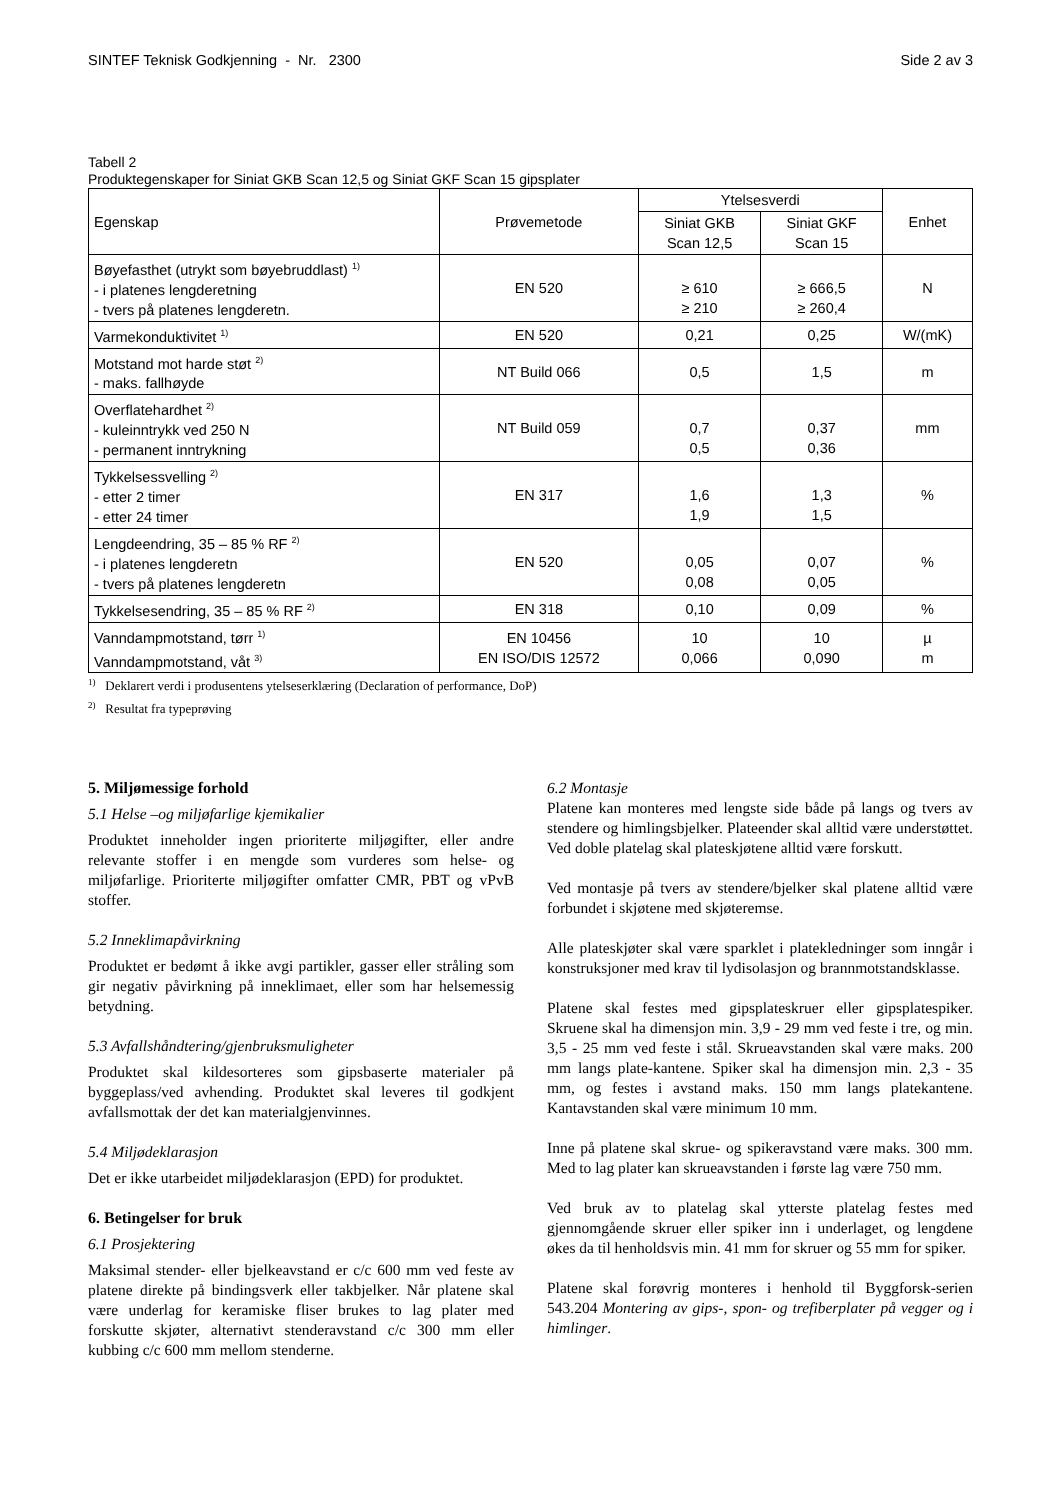SINTEF Teknisk Godkjenning - Nr. 2300 Side 2 av 3
Tabell 2
Produktegenskaper for Siniat GKB Scan 12,5 og Siniat GKF Scan 15 gipsplater
| Egenskap | Prøvemetode | Ytelsesverdi | | Enhet |
| --- | --- | --- | --- | --- |
| | | Siniat GKB Scan 12,5 | Siniat GKF Scan 15 | |
| Bøyefasthet (utrykt som bøyebruddlast) <sup>1)</sup> - i platenes lengderetning - tvers på platenes lengderetn. | EN 520 | ≥ 610 ≥ 210 | ≥ 666,5 ≥ 260,4 | N |
| Varmekonduktivitet <sup>1)</sup> | EN 520 | 0,21 | 0,25 | W/(mK) |
| Motstand mot harde støt <sup>2)</sup> - maks. fallhøyde | NT Build 066 | 0,5 | 1,5 | m |
| Overflatehardhet <sup>2)</sup> - kuleinntrykk ved 250 N - permanent inntrykning | NT Build 059 | 0,7 0,5 | 0,37 0,36 | mm |
| Tykkelsessvelling <sup>2)</sup> - etter 2 timer - etter 24 timer | EN 317 | 1,6 1,9 | 1,3 1,5 | % |
| Lengdeendring, 35 – 85 % RF <sup>2)</sup> - i platenes lengderetn - tvers på platenes lengderetn | EN 520 | 0,05 0,08 | 0,07 0,05 | % |
| Tykkelsesendring, 35 – 85 % RF <sup>2)</sup> | EN 318 | 0,10 | 0,09 | % |
| Vanndampmotstand, tørr <sup>1)</sup> Vanndampmotstand, våt <sup>3)</sup> | EN 10456 EN ISO/DIS 12572 | 10 0,066 | 10 0,090 | µ m |
<sup>1)</sup> Deklarert verdi i produsentens ytelseserklæring (Declaration of performance, DoP)
<sup>2)</sup> Resultat fra typeprøving
5. Miljømessige forhold
5.1 Helse –og miljøfarlige kjemikalier
Produktet inneholder ingen prioriterte miljøgifter, eller andre relevante stoffer i en mengde som vurderes som helse- og miljøfarlige. Prioriterte miljøgifter omfatter CMR, PBT og vPvB stoffer.
5.2 Inneklimapåvirkning
Produktet er bedømt å ikke avgi partikler, gasser eller stråling som gir negativ påvirkning på inneklimaet, eller som har helsemessig betydning.
5.3 Avfallshåndtering/gjenbruksmuligheter
Produktet skal kildesorteres som gipsbaserte materialer på byggeplass/ved avhending. Produktet skal leveres til godkjent avfallsmottak der det kan materialgjenvinnes.
5.4 Miljødeklarasjon
Det er ikke utarbeidet miljødeklarasjon (EPD) for produktet.
6. Betingelser for bruk
6.1 Prosjektering
Maksimal stender- eller bjelkeavstand er c/c 600 mm ved feste av platene direkte på bindingsverk eller takbjelker. Når platene skal være underlag for keramiske fliser brukes to lag plater med forskutte skjøter, alternativt stenderavstand c/c 300 mm eller kubbing c/c 600 mm mellom stenderne.
6.2 Montasje
Platene kan monteres med lengste side både på langs og tvers av stendere og himlingsbjelker. Plateender skal alltid være understøttet. Ved doble platelag skal plateskjøtene alltid være forskutt.
Ved montasje på tvers av stendere/bjelker skal platene alltid være forbundet i skjøtene med skjøteremse.
Alle plateskjøter skal være sparklet i platekledninger som inngår i konstruksjoner med krav til lydisolasjon og brannmotstandsklasse.
Platene skal festes med gipsplateskruer eller gipsplatespiker. Skruene skal ha dimensjon min. 3,9 - 29 mm ved feste i tre, og min. 3,5 - 25 mm ved feste i stål. Skrueavstanden skal være maks. 200 mm langs plate-kantene. Spiker skal ha dimensjon min. 2,3 - 35 mm, og festes i avstand maks. 150 mm langs platekantene. Kantavstanden skal være minimum 10 mm.
Inne på platene skal skrue- og spikeravstand være maks. 300 mm. Med to lag plater kan skrueavstanden i første lag være 750 mm.
Ved bruk av to platelag skal ytterste platelag festes med gjennomgående skruer eller spiker inn i underlaget, og lengdene økes da til henholdsvis min. 41 mm for skruer og 55 mm for spiker.
Platene skal forøvrig monteres i henhold til Byggforsk-serien 543.204 Montering av gips-, spon- og trefiberplater på vegger og i himlinger.